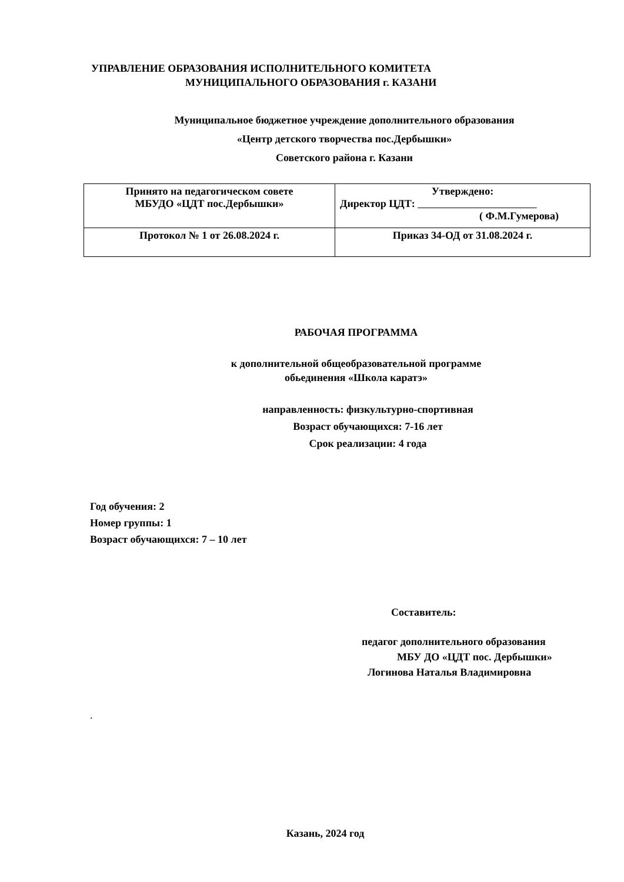УПРАВЛЕНИЕ ОБРАЗОВАНИЯ ИСПОЛНИТЕЛЬНОГО КОМИТЕТА
МУНИЦИПАЛЬНОГО ОБРАЗОВАНИЯ г. КАЗАНИ
Муниципальное бюджетное учреждение дополнительного образования
«Центр детского творчества пос.Дербышки»
Советского района г. Казани
| Принято на педагогическом совете МБУДО «ЦДТ пос.Дербышки» | Утверждено: Директор ЦДТ: ( Ф.М.Гумерова) |
| Протокол № 1 от 26.08.2024 г. | Приказ 34-ОД от 31.08.2024 г. |
РАБОЧАЯ ПРОГРАММА
к дополнительной общеобразовательной программе
обьединения «Школа каратэ»
направленность: физкультурно-спортивная
Возраст обучающихся: 7-16 лет
Срок реализации: 4 года
Год обучения: 2
Номер группы: 1
Возраст обучающихся: 7 – 10 лет
Составитель:
педагог дополнительного образования
МБУ ДО «ЦДТ пос. Дербышки»
Логинова Наталья Владимировна
.
Казань, 2024 год